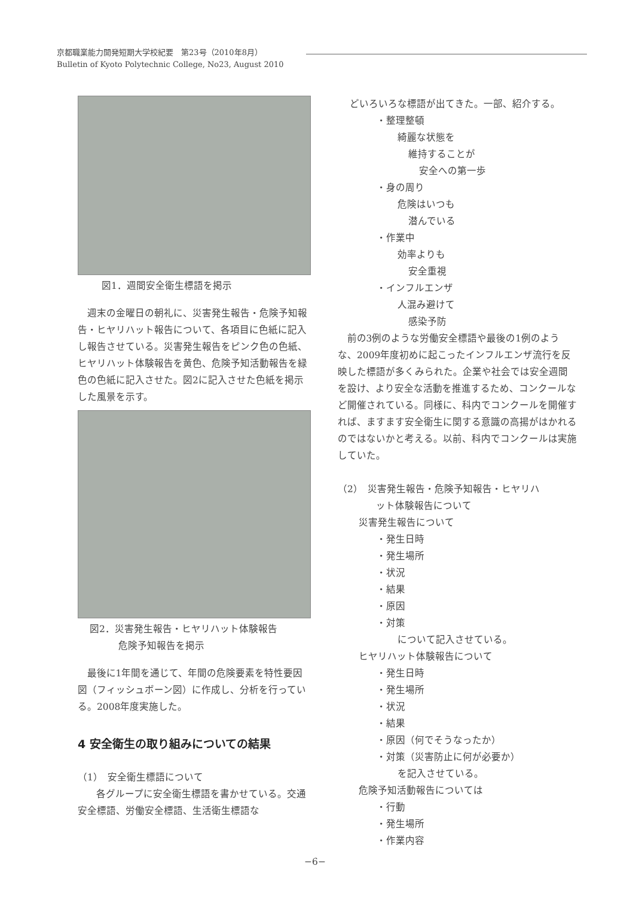京都職業能力開発短期大学校紀要　第23号（2010年8月）
Bulletin of Kyoto Polytechnic College, No23, August 2010
図1．週間安全衛生標語を掲示
週末の金曜日の朝礼に、災害発生報告・危険予知報告・ヒヤリハット報告について、各項目に色紙に記入し報告させている。災害発生報告をピンク色の色紙、ヒヤリハット体験報告を黄色、危険予知活動報告を緑色の色紙に記入させた。図2に記入させた色紙を掲示した風景を示す。
図2．災害発生報告・ヒヤリハット体験報告
　　　危険予知報告を掲示
最後に1年間を通じて、年間の危険要素を特性要因図（フィッシュボーン図）に作成し、分析を行っている。2008年度実施した。
4 安全衛生の取り組みについての結果
（1）　安全衛生標語について
各グループに安全衛生標語を書かせている。交通安全標語、労働安全標語、生活衛生標語な
どいろいろな標語が出てきた。一部、紹介する。
・整理整頓
綺麗な状態を
維持することが
安全への第一歩
・身の周り
危険はいつも
潜んでいる
・作業中
効率よりも
安全重視
・インフルエンザ
人混み避けて
感染予防
前の3例のような労働安全標語や最後の1例のような、2009年度初めに起こったインフルエンザ流行を反映した標語が多くみられた。企業や社会では安全週間を設け、より安全な活動を推進するため、コンクールなど開催されている。同様に、科内でコンクールを開催すれば、ますます安全衛生に関する意識の高揚がはかれるのではないかと考える。以前、科内でコンクールは実施していた。
（2）　災害発生報告・危険予知報告・ヒヤリハ
　　　　ット体験報告について
災害発生報告について
・発生日時
・発生場所
・状況
・結果
・原因
・対策
について記入させている。
ヒヤリハット体験報告について
・発生日時
・発生場所
・状況
・結果
・原因（何でそうなったか）
・対策（災害防止に何が必要か）
を記入させている。
危険予知活動報告については
・行動
・発生場所
・作業内容
−6−